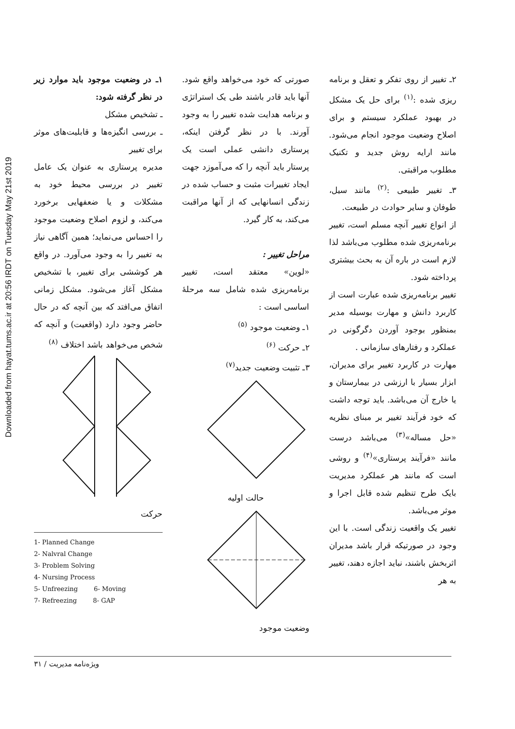Downloaded from hayat.tums.ac.ir at 20:56 IRDT on Tuesday May 21st 2019
۲ـ تغییر از روی تفکر و تعقل و برنامه ریزی شده :<sup>(۱)</sup> برای حل یک مشکل در بهبود عملکرد سیستم و برای اصلاح وضعیت موجود انجام می‌شود. مانند ارایه روش جدید و تکنیک مطلوب مراقبتی.
۳ـ تغییر طبیعی :<sup>(۲)</sup> مانند سیل، طوفان و سایر حوادث در طبیعت.
از انواع تغییر آنچه مسلم است، تغییر برنامه‌ریزی شده مطلوب می‌باشد لذا لازم است در باره آن به بحث بیشتری پرداخته شود.
تغییر برنامه‌ریزی شده عبارت است از کاربرد دانش و مهارت بوسیله مدیر بمنظور بوجود آوردن دگرگونی در عملکرد و رفتارهای سازمانی .
مهارت در کاربرد تغییر برای مدیران، ابزار بسیار با ارزشی در بیمارستان و یا خارج آن می‌باشد. باید توجه داشت که خود فرآیند تغییر بر مبنای نظریه «حل مساله»<sup>(۳)</sup> می‌باشد درست مانند «فرآیند پرستاری»<sup>(۴)</sup> و روشی است که مانند هر عملکرد مدیریت بایک طرح تنظیم شده قابل اجرا و موثر می‌باشد.
تغییر یک واقعیت زندگی است. با این وجود در صورتیکه قرار باشد مدیران اثربخش باشند، نباید اجازه دهند، تغییر به هر
صورتی که خود می‌خواهد واقع شود. آنها باید قادر باشند طی یک استراتژی و برنامه هدایت شده تغییر را به وجود آورند. با در نظر گرفتن اینکه، پرستاری دانشی عملی است یک پرستار باید آنچه را که می‌آموزد جهت ایجاد تغییرات مثبت و حساب شده در زندگی انسانهایی که از آنها مراقبت می‌کند، به کار گیرد.
مراحل تغییر :
«لوین» معتقد است، تغییر برنامه‌ریزی شده شامل سه مرحلهٔ اساسی است :
۱ـ وضعیت موجود <sup>(۵)</sup>
۲ـ حرکت <sup>(۶)</sup>
۳ـ تثبیت وضعیت جدید<sup>(۷)</sup>
حالت اولیه
وضعیت موجود
۱ـ در وضعیت موجود باید موارد زیر در نظر گرفته شود:
ـ تشخیص مشکل
ـ بررسی انگیزه‌ها و قابلیت‌های موثر برای تغییر
مدیره پرستاری به عنوان یک عامل تغییر در بررسی محیط خود به مشکلات و یا ضعفهایی برخورد می‌کند، و لزوم اصلاح وضعیت موجود را احساس می‌نماید؛ همین آگاهی نیاز به تغییر را به وجود می‌آورد. در واقع هر کوششی برای تغییر، با تشخیص مشکل آغاز می‌شود. مشکل زمانی اتفاق می‌افتد که بین آنچه که در حال حاضر وجود دارد (واقعیت) و آنچه که شخص می‌خواهد باشد اختلاف <sup>(۸)</sup>
حرکت
1- Planned Change
2- Nalvral Change
3- Problem Solving
4- Nursing Process
5- Unfreezing 6- Moving
7- Refreezing 8- GAP
ویژه‌نامه مدیریت / ۳۱